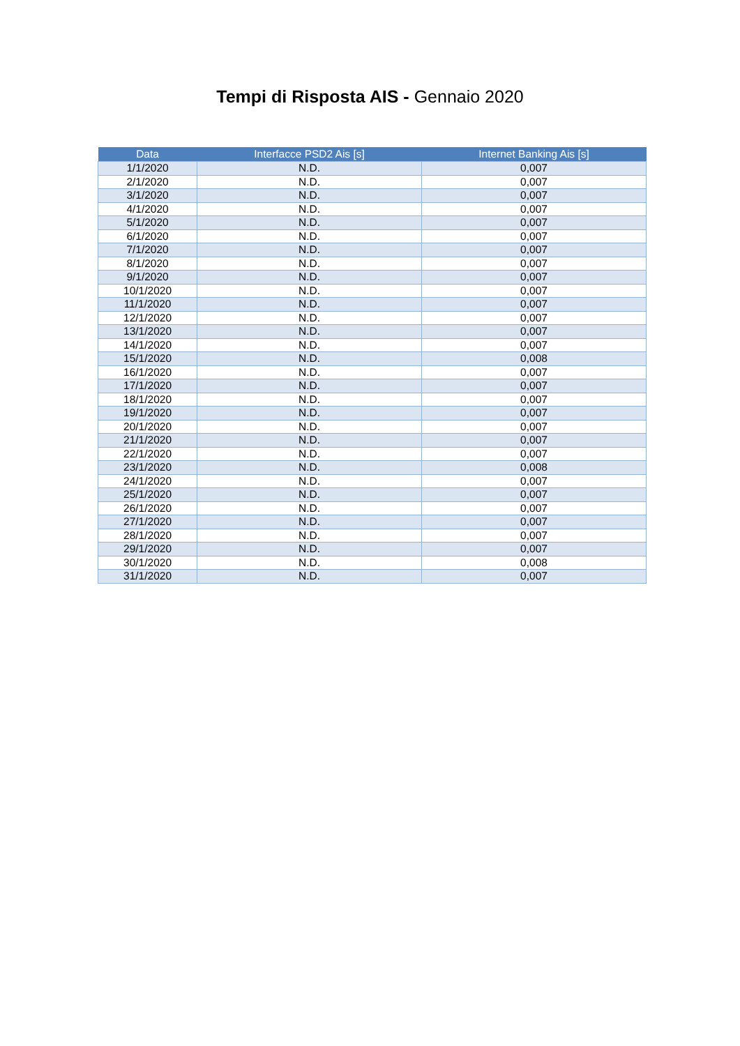Tempi di Risposta AIS - Gennaio 2020
| Data | Interfacce PSD2 Ais [s] | Internet Banking Ais [s] |
| --- | --- | --- |
| 1/1/2020 | N.D. | 0,007 |
| 2/1/2020 | N.D. | 0,007 |
| 3/1/2020 | N.D. | 0,007 |
| 4/1/2020 | N.D. | 0,007 |
| 5/1/2020 | N.D. | 0,007 |
| 6/1/2020 | N.D. | 0,007 |
| 7/1/2020 | N.D. | 0,007 |
| 8/1/2020 | N.D. | 0,007 |
| 9/1/2020 | N.D. | 0,007 |
| 10/1/2020 | N.D. | 0,007 |
| 11/1/2020 | N.D. | 0,007 |
| 12/1/2020 | N.D. | 0,007 |
| 13/1/2020 | N.D. | 0,007 |
| 14/1/2020 | N.D. | 0,007 |
| 15/1/2020 | N.D. | 0,008 |
| 16/1/2020 | N.D. | 0,007 |
| 17/1/2020 | N.D. | 0,007 |
| 18/1/2020 | N.D. | 0,007 |
| 19/1/2020 | N.D. | 0,007 |
| 20/1/2020 | N.D. | 0,007 |
| 21/1/2020 | N.D. | 0,007 |
| 22/1/2020 | N.D. | 0,007 |
| 23/1/2020 | N.D. | 0,008 |
| 24/1/2020 | N.D. | 0,007 |
| 25/1/2020 | N.D. | 0,007 |
| 26/1/2020 | N.D. | 0,007 |
| 27/1/2020 | N.D. | 0,007 |
| 28/1/2020 | N.D. | 0,007 |
| 29/1/2020 | N.D. | 0,007 |
| 30/1/2020 | N.D. | 0,008 |
| 31/1/2020 | N.D. | 0,007 |